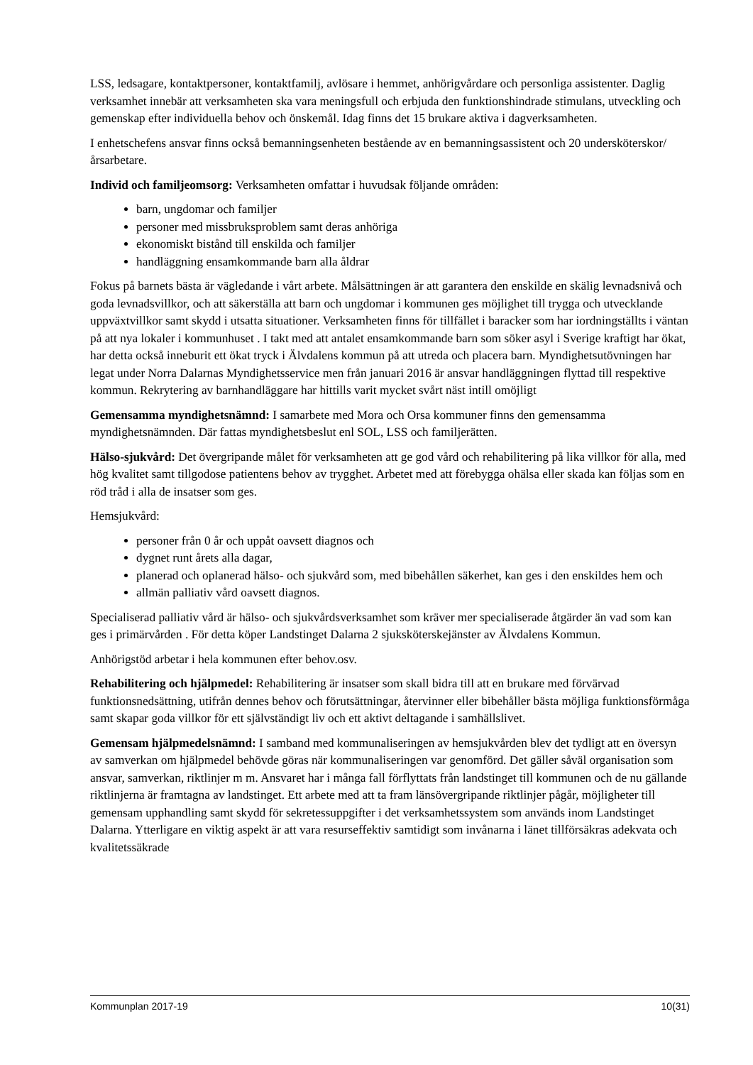LSS, ledsagare, kontaktpersoner, kontaktfamilj, avlösare i hemmet, anhörigvårdare och personliga assistenter. Daglig verksamhet innebär att verksamheten ska vara meningsfull och erbjuda den funktionshindrade stimulans, utveckling och gemenskap efter individuella behov och önskemål. Idag finns det 15 brukare aktiva i dagverksamheten.
I enhetschefens ansvar finns också bemanningsenheten bestående av en bemanningsassistent och 20 undersköterskor/årsarbetare.
Individ och familjeomsorg: Verksamheten omfattar i huvudsak följande områden:
barn, ungdomar och familjer
personer med missbruksproblem samt deras anhöriga
ekonomiskt bistånd till enskilda och familjer
handläggning ensamkommande barn alla åldrar
Fokus på barnets bästa är vägledande i vårt arbete. Målsättningen är att garantera den enskilde en skälig levnadsnivå och goda levnadsvillkor, och att säkerställa att barn och ungdomar i kommunen ges möjlighet till trygga och utvecklande uppväxtvillkor samt skydd i utsatta situationer. Verksamheten finns för tillfället i baracker som har iordningställts i väntan på att nya lokaler i kommunhuset . I takt med att antalet ensamkommande barn som söker asyl i Sverige kraftigt har ökat, har detta också inneburit ett ökat tryck i Älvdalens kommun på att utreda och placera barn. Myndighetsutövningen har legat under Norra Dalarnas Myndighetsservice men från januari 2016 är ansvar handläggningen flyttad till respektive kommun. Rekrytering av barnhandläggare har hittills varit mycket svårt näst intill omöjligt
Gemensamma myndighetsnämnd: I samarbete med Mora och Orsa kommuner finns den gemensamma myndighetsnämnden. Där fattas myndighetsbeslut enl SOL, LSS och familjerätten.
Hälso-sjukvård: Det övergripande målet för verksamheten att ge god vård och rehabilitering på lika villkor för alla, med hög kvalitet samt tillgodose patientens behov av trygghet. Arbetet med att förebygga ohälsa eller skada kan följas som en röd tråd i alla de insatser som ges.
Hemsjukvård:
personer från 0 år och uppåt oavsett diagnos och
dygnet runt årets alla dagar,
planerad och oplanerad hälso- och sjukvård som, med bibehållen säkerhet, kan ges i den enskildes hem och
allmän palliativ vård oavsett diagnos.
Specialiserad palliativ vård är hälso- och sjukvårdsverksamhet som kräver mer specialiserade åtgärder än vad som kan ges i primärvården . För detta köper Landstinget Dalarna 2 sjuksköterskejänster av Älvdalens Kommun.
Anhörigstöd arbetar i hela kommunen efter behov.osv.
Rehabilitering och hjälpmedel: Rehabilitering är insatser som skall bidra till att en brukare med förvärvad funktionsnedsättning, utifrån dennes behov och förutsättningar, återvinner eller bibehåller bästa möjliga funktionsförmåga samt skapar goda villkor för ett självständigt liv och ett aktivt deltagande i samhällslivet.
Gemensam hjälpmedelsnämnd: I samband med kommunaliseringen av hemsjukvården blev det tydligt att en översyn av samverkan om hjälpmedel behövde göras när kommunaliseringen var genomförd. Det gäller såväl organisation som ansvar, samverkan, riktlinjer m m. Ansvaret har i många fall förflyttats från landstinget till kommunen och de nu gällande riktlinjerna är framtagna av landstinget. Ett arbete med att ta fram länsövergripande riktlinjer pågår, möjligheter till gemensam upphandling samt skydd för sekretessuppgifter i det verksamhetssystem som används inom Landstinget Dalarna. Ytterligare en viktig aspekt är att vara resurseffektiv samtidigt som invånarna i länet tillförsäkras adekvata och kvalitetssäkrade
Kommunplan 2017-19 10(31)